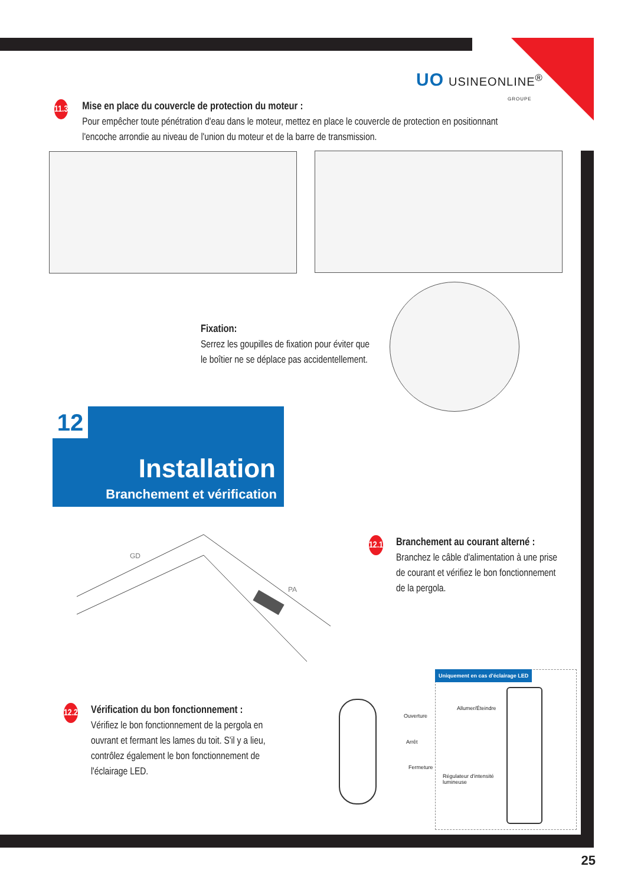UO USINEONLINE<sup>®</sup>
GROUPE
11.3
Mise en place du couvercle de protection du moteur :
Pour empêcher toute pénétration d'eau dans le moteur, mettez en place le couvercle de protection en positionnant l'encoche arrondie au niveau de l'union du moteur et de la barre de transmission.
Fixation:
Serrez les goupilles de fixation pour éviter que le boîtier ne se déplace pas accidentellement.
Installation
Branchement et vérification
12
GD
PA
12.1
Branchement au courant alterné :
Branchez le câble d'alimentation à une prise de courant et vérifiez le bon fonctionnement de la pergola.
12.2
Vérification du bon fonctionnement :
Vérifiez le bon fonctionnement de la pergola en ouvrant et fermant les lames du toit. S'il y a lieu, contrôlez également le bon fonctionnement de l'éclairage LED.
Ouverture
Arrêt
Fermeture
Uniquement en cas d'éclairage LED
Allumer/Éteindre
Régulateur d'intensité
lumineuse
25